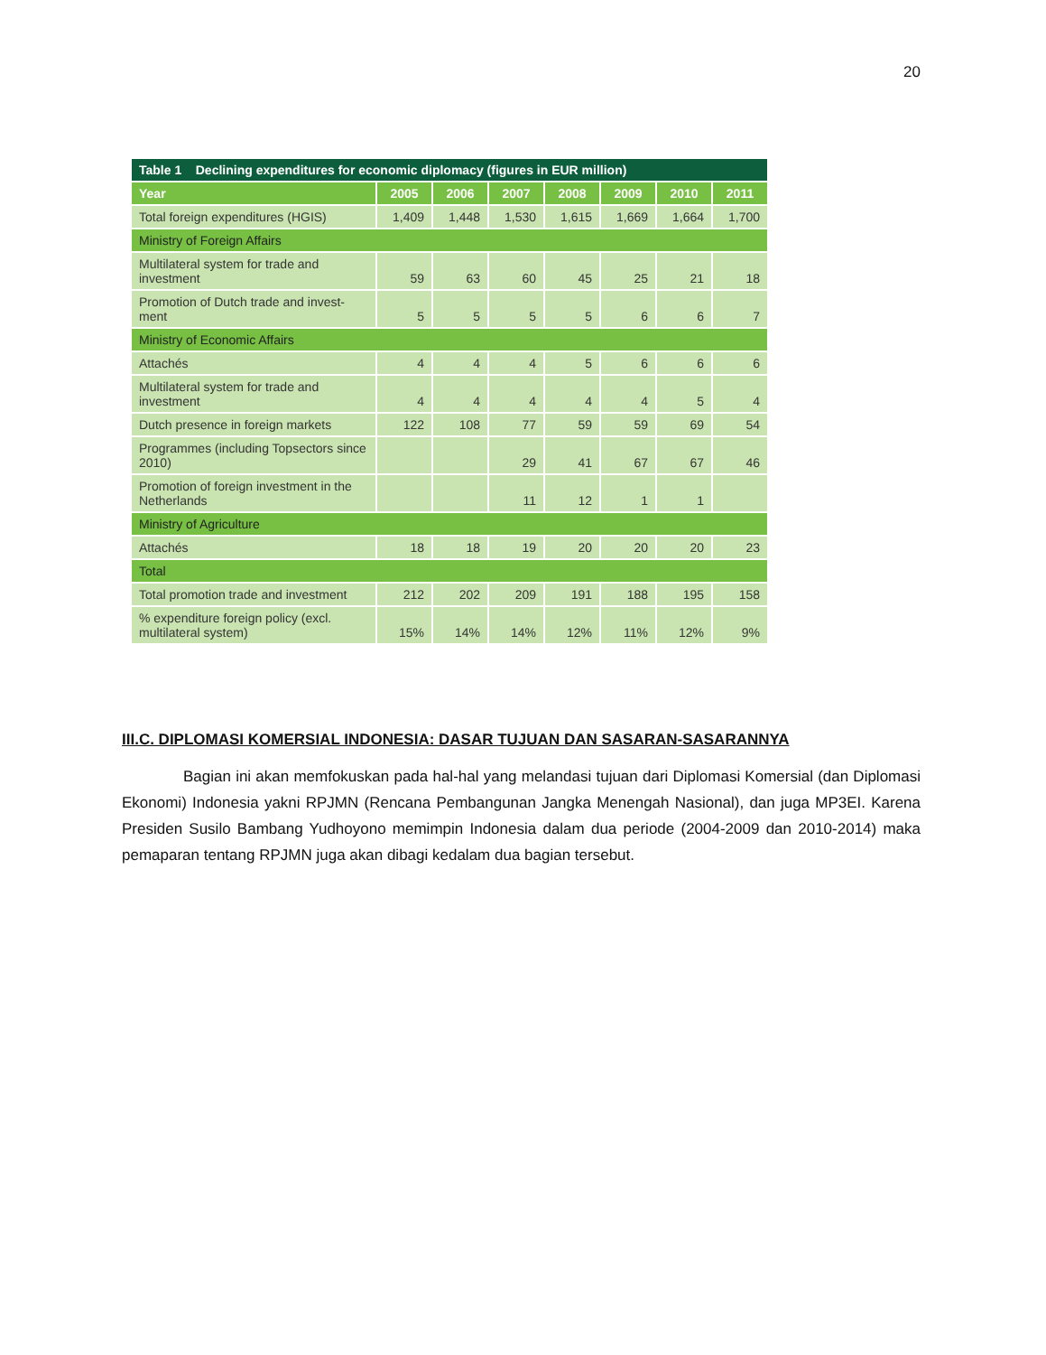20
| Table 1 Declining expenditures for economic diplomacy (figures in EUR million) | | | | | | | |
| --- | --- | --- | --- | --- | --- | --- | --- |
| Year | 2005 | 2006 | 2007 | 2008 | 2009 | 2010 | 2011 |
| Total foreign expenditures (HGIS) | 1,409 | 1,448 | 1,530 | 1,615 | 1,669 | 1,664 | 1,700 |
| Ministry of Foreign Affairs | | | | | | | |
| Multilateral system for trade and investment | 59 | 63 | 60 | 45 | 25 | 21 | 18 |
| Promotion of Dutch trade and invest-ment | 5 | 5 | 5 | 5 | 6 | 6 | 7 |
| Ministry of Economic Affairs | | | | | | | |
| Attachés | 4 | 4 | 4 | 5 | 6 | 6 | 6 |
| Multilateral system for trade and investment | 4 | 4 | 4 | 4 | 4 | 5 | 4 |
| Dutch presence in foreign markets | 122 | 108 | 77 | 59 | 59 | 69 | 54 |
| Programmes (including Topsectors since 2010) | | | 29 | 41 | 67 | 67 | 46 |
| Promotion of foreign investment in the Netherlands | | | 11 | 12 | 1 | 1 | |
| Ministry of Agriculture | | | | | | | |
| Attachés | 18 | 18 | 19 | 20 | 20 | 20 | 23 |
| Total | | | | | | | |
| Total promotion trade and investment | 212 | 202 | 209 | 191 | 188 | 195 | 158 |
| % expenditure foreign policy (excl. multilateral system) | 15% | 14% | 14% | 12% | 11% | 12% | 9% |
III.C. DIPLOMASI KOMERSIAL INDONESIA: DASAR TUJUAN DAN SASARAN-SASARANNYA
Bagian ini akan memfokuskan pada hal-hal yang melandasi tujuan dari Diplomasi Komersial (dan Diplomasi Ekonomi) Indonesia yakni RPJMN (Rencana Pembangunan Jangka Menengah Nasional), dan juga MP3EI. Karena Presiden Susilo Bambang Yudhoyono memimpin Indonesia dalam dua periode (2004-2009 dan 2010-2014) maka pemaparan tentang RPJMN juga akan dibagi kedalam dua bagian tersebut.